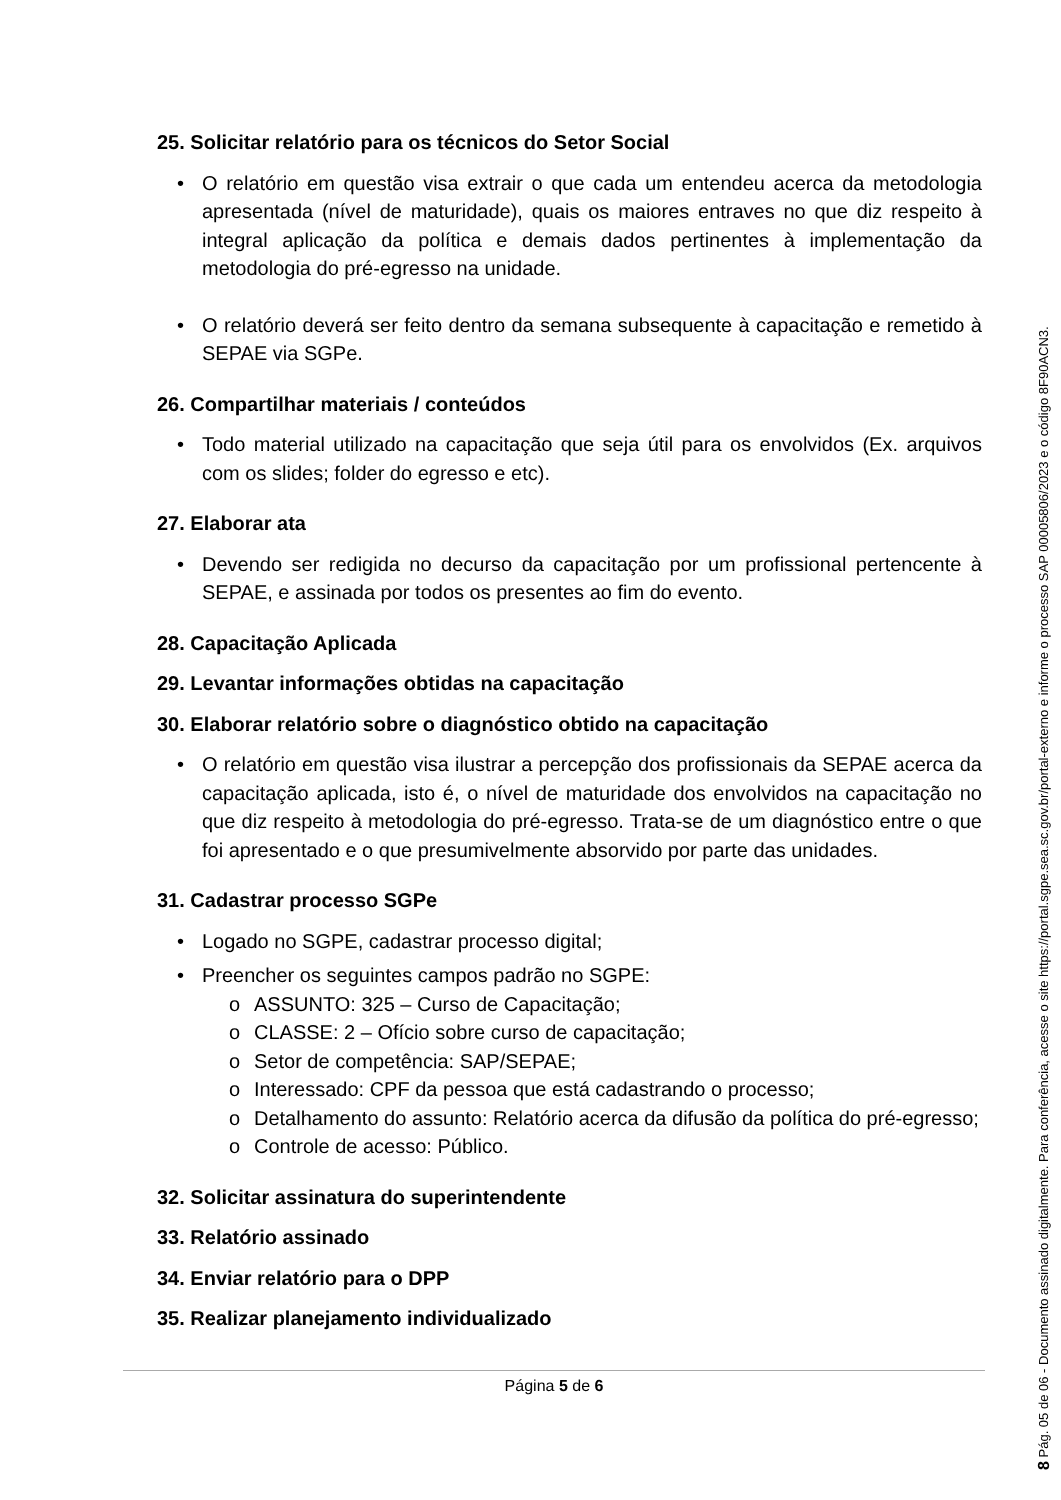25. Solicitar relatório para os técnicos do Setor Social
• O relatório em questão visa extrair o que cada um entendeu acerca da metodologia apresentada (nível de maturidade), quais os maiores entraves no que diz respeito à integral aplicação da política e demais dados pertinentes à implementação da metodologia do pré-egresso na unidade.
• O relatório deverá ser feito dentro da semana subsequente à capacitação e remetido à SEPAE via SGPe.
26. Compartilhar materiais / conteúdos
• Todo material utilizado na capacitação que seja útil para os envolvidos (Ex. arquivos com os slides; folder do egresso e etc).
27. Elaborar ata
• Devendo ser redigida no decurso da capacitação por um profissional pertencente à SEPAE, e assinada por todos os presentes ao fim do evento.
28. Capacitação Aplicada
29. Levantar informações obtidas na capacitação
30. Elaborar relatório sobre o diagnóstico obtido na capacitação
• O relatório em questão visa ilustrar a percepção dos profissionais da SEPAE acerca da capacitação aplicada, isto é, o nível de maturidade dos envolvidos na capacitação no que diz respeito à metodologia do pré-egresso. Trata-se de um diagnóstico entre o que foi apresentado e o que presumivelmente absorvido por parte das unidades.
31. Cadastrar processo SGPe
• Logado no SGPE, cadastrar processo digital;
• Preencher os seguintes campos padrão no SGPE:
o ASSUNTO: 325 – Curso de Capacitação;
o CLASSE: 2 – Ofício sobre curso de capacitação;
o Setor de competência: SAP/SEPAE;
o Interessado: CPF da pessoa que está cadastrando o processo;
o Detalhamento do assunto: Relatório acerca da difusão da política do pré-egresso;
o Controle de acesso: Público.
32. Solicitar assinatura do superintendente
33. Relatório assinado
34. Enviar relatório para o DPP
35. Realizar planejamento individualizado
Página 5 de 6
8 Pág. 05 de 06 - Documento assinado digitalmente. Para conferência, acesse o site https://portal.sgpe.sea.sc.gov.br/portal-externo e informe o processo SAP 00005806/2023 e o código 8F90ACN3.